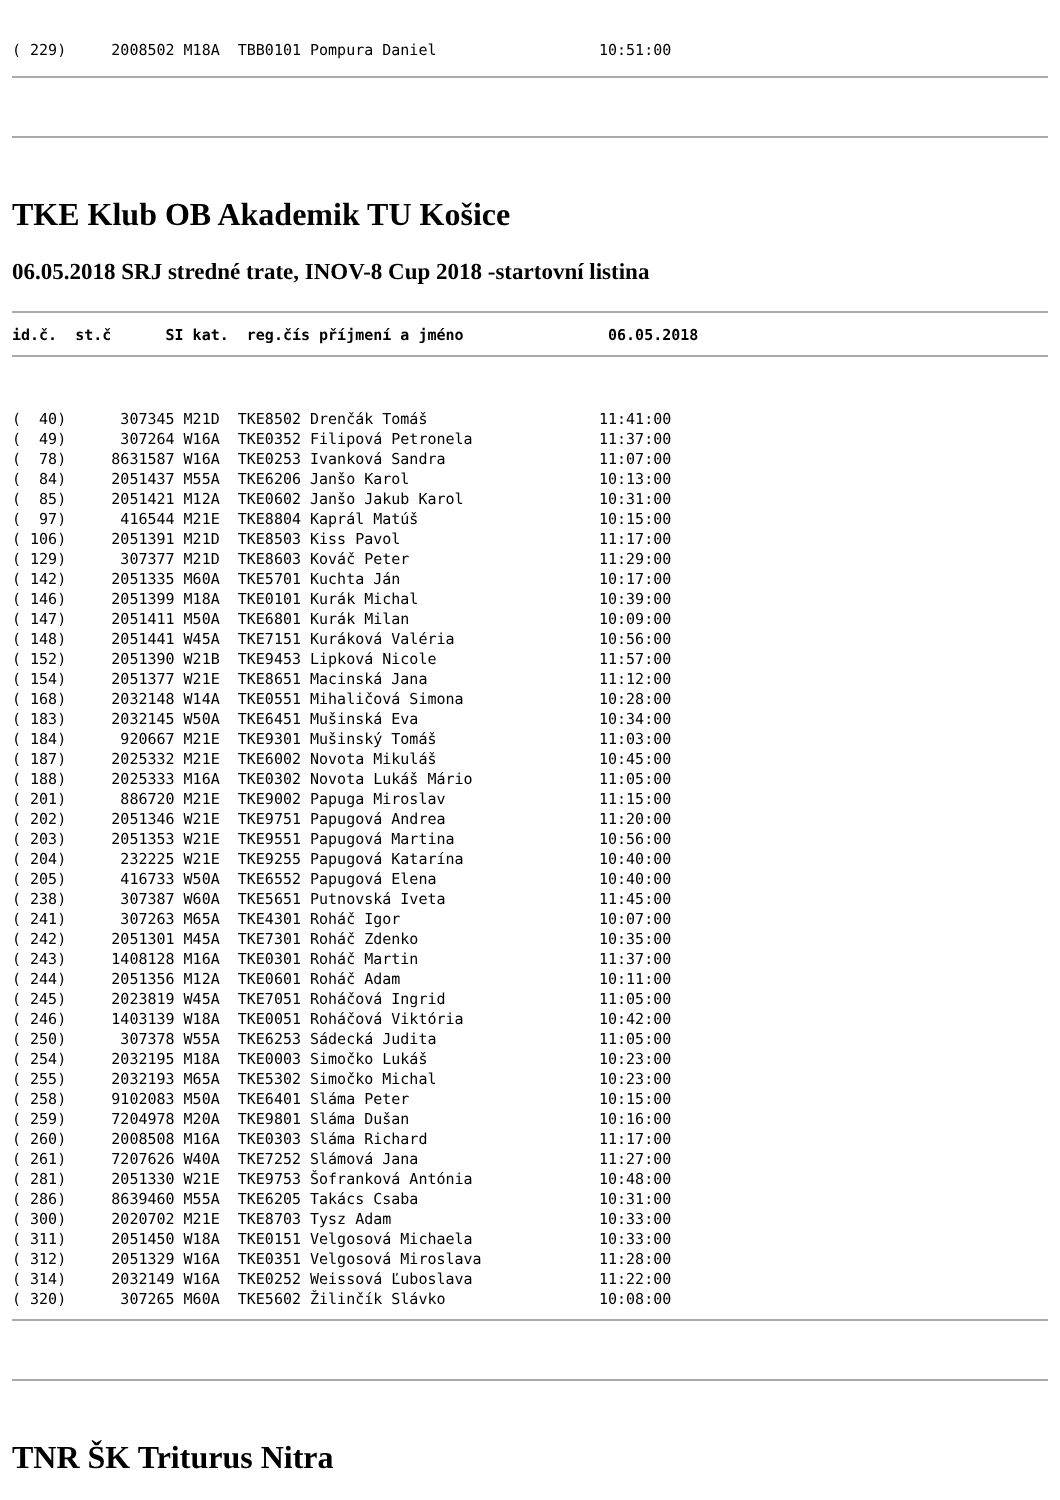( 229)     2008502 M18A  TBB0101 Pompura Daniel                  10:51:00
TKE Klub OB Akademik TU Košice
06.05.2018 SRJ stredné trate, INOV-8 Cup 2018 -startovní listina
id.č.  st.č      SI kat.  reg.čís příjmení a jméno                06.05.2018
(  40)      307345 M21D  TKE8502 Drenčák Tomáš                   11:41:00
(  49)      307264 W16A  TKE0352 Filipová Petronela              11:37:00
(  78)     8631587 W16A  TKE0253 Ivanková Sandra                 11:07:00
(  84)     2051437 M55A  TKE6206 Janšo Karol                     10:13:00
(  85)     2051421 M12A  TKE0602 Janšo Jakub Karol               10:31:00
(  97)      416544 M21E  TKE8804 Kaprál Matúš                    10:15:00
( 106)     2051391 M21D  TKE8503 Kiss Pavol                      11:17:00
( 129)      307377 M21D  TKE8603 Kováč Peter                     11:29:00
( 142)     2051335 M60A  TKE5701 Kuchta Ján                      10:17:00
( 146)     2051399 M18A  TKE0101 Kurák Michal                    10:39:00
( 147)     2051411 M50A  TKE6801 Kurák Milan                     10:09:00
( 148)     2051441 W45A  TKE7151 Kuráková Valéria                10:56:00
( 152)     2051390 W21B  TKE9453 Lipková Nicole                  11:57:00
( 154)     2051377 W21E  TKE8651 Macinská Jana                   11:12:00
( 168)     2032148 W14A  TKE0551 Mihaličová Simona               10:28:00
( 183)     2032145 W50A  TKE6451 Mušinská Eva                    10:34:00
( 184)      920667 M21E  TKE9301 Mušinský Tomáš                  11:03:00
( 187)     2025332 M21E  TKE6002 Novota Mikuláš                  10:45:00
( 188)     2025333 M16A  TKE0302 Novota Lukáš Mário              11:05:00
( 201)      886720 M21E  TKE9002 Papuga Miroslav                 11:15:00
( 202)     2051346 W21E  TKE9751 Papugová Andrea                 11:20:00
( 203)     2051353 W21E  TKE9551 Papugová Martina                10:56:00
( 204)      232225 W21E  TKE9255 Papugová Katarína               10:40:00
( 205)      416733 W50A  TKE6552 Papugová Elena                  10:40:00
( 238)      307387 W60A  TKE5651 Putnovská Iveta                 11:45:00
( 241)      307263 M65A  TKE4301 Roháč Igor                      10:07:00
( 242)     2051301 M45A  TKE7301 Roháč Zdenko                    10:35:00
( 243)     1408128 M16A  TKE0301 Roháč Martin                    11:37:00
( 244)     2051356 M12A  TKE0601 Roháč Adam                      10:11:00
( 245)     2023819 W45A  TKE7051 Roháčová Ingrid                 11:05:00
( 246)     1403139 W18A  TKE0051 Roháčová Viktória               10:42:00
( 250)      307378 W55A  TKE6253 Sádecká Judita                  11:05:00
( 254)     2032195 M18A  TKE0003 Simočko Lukáš                   10:23:00
( 255)     2032193 M65A  TKE5302 Simočko Michal                  10:23:00
( 258)     9102083 M50A  TKE6401 Sláma Peter                     10:15:00
( 259)     7204978 M20A  TKE9801 Sláma Dušan                     10:16:00
( 260)     2008508 M16A  TKE0303 Sláma Richard                   11:17:00
( 261)     7207626 W40A  TKE7252 Slámová Jana                    11:27:00
( 281)     2051330 W21E  TKE9753 Šofranková Antónia              10:48:00
( 286)     8639460 M55A  TKE6205 Takács Csaba                    10:31:00
( 300)     2020702 M21E  TKE8703 Tysz Adam                       10:33:00
( 311)     2051450 W18A  TKE0151 Velgosová Michaela              10:33:00
( 312)     2051329 W16A  TKE0351 Velgosová Miroslava             11:28:00
( 314)     2032149 W16A  TKE0252 Weissová Ľuboslava              11:22:00
( 320)      307265 M60A  TKE5602 Žilinčík Slávko                 10:08:00
TNR ŠK Triturus Nitra